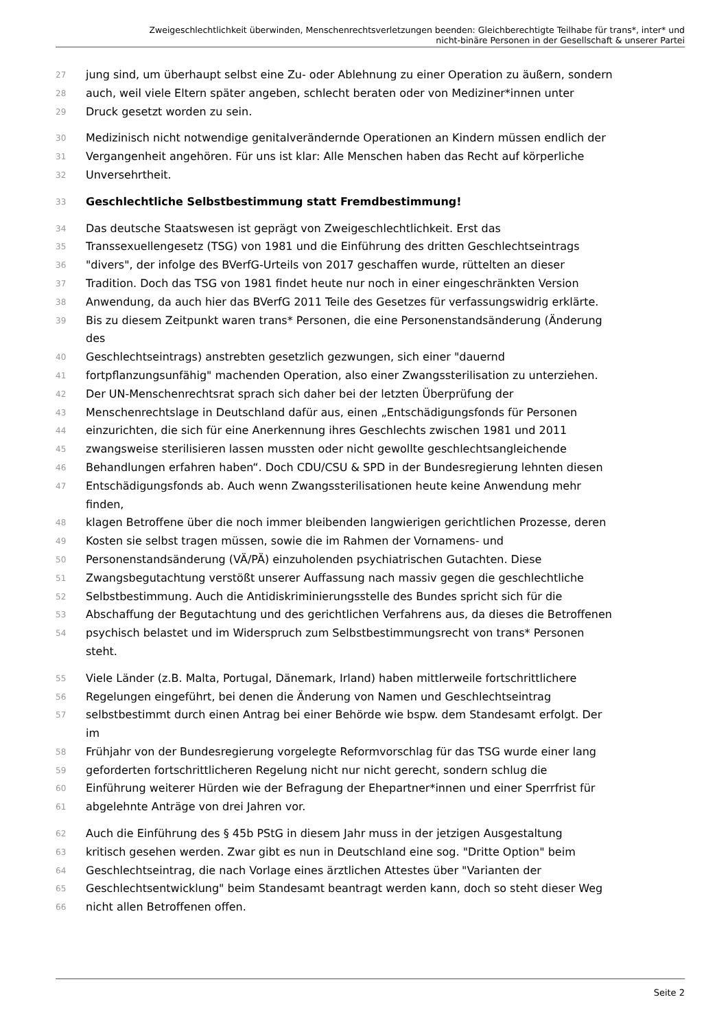Zweigeschlechtlichkeit überwinden, Menschenrechtsverletzungen beenden: Gleichberechtigte Teilhabe für trans*, inter* und
nicht-binäre Personen in der Gesellschaft & unserer Partei
27 jung sind, um überhaupt selbst eine Zu- oder Ablehnung zu einer Operation zu äußern, sondern
28 auch, weil viele Eltern später angeben, schlecht beraten oder von Mediziner*innen unter
29 Druck gesetzt worden zu sein.
30 Medizinisch nicht notwendige genitalverändernde Operationen an Kindern müssen endlich der
31 Vergangenheit angehören. Für uns ist klar: Alle Menschen haben das Recht auf körperliche
32 Unversehrtheit.
33 Geschlechtliche Selbstbestimmung statt Fremdbestimmung!
34 Das deutsche Staatswesen ist geprägt von Zweigeschlechtlichkeit. Erst das
35 Transsexuellengesetz (TSG) von 1981 und die Einführung des dritten Geschlechtseintrags
36 "divers", der infolge des BVerfG-Urteils von 2017 geschaffen wurde, rüttelten an dieser
37 Tradition. Doch das TSG von 1981 findet heute nur noch in einer eingeschränkten Version
38 Anwendung, da auch hier das BVerfG 2011 Teile des Gesetzes für verfassungswidrig erklärte.
39 Bis zu diesem Zeitpunkt waren trans* Personen, die eine Personenstandsänderung (Änderung
des
40 Geschlechtseintrags) anstrebten gesetzlich gezwungen, sich einer "dauernd
41 fortpflanzungsunfähig" machenden Operation, also einer Zwangssterilisation zu unterziehen.
42 Der UN-Menschenrechtsrat sprach sich daher bei der letzten Überprüfung der
43 Menschenrechtslage in Deutschland dafür aus, einen „Entschädigungsfonds für Personen
44 einzurichten, die sich für eine Anerkennung ihres Geschlechts zwischen 1981 und 2011
45 zwangsweise sterilisieren lassen mussten oder nicht gewollte geschlechtsangleichende
46 Behandlungen erfahren haben“. Doch CDU/CSU & SPD in der Bundesregierung lehnten diesen
47 Entschädigungsfonds ab. Auch wenn Zwangssterilisationen heute keine Anwendung mehr
finden,
48 klagen Betroffene über die noch immer bleibenden langwierigen gerichtlichen Prozesse, deren
49 Kosten sie selbst tragen müssen, sowie die im Rahmen der Vornamens- und
50 Personenstandsänderung (VÄ/PÄ) einzuholenden psychiatrischen Gutachten. Diese
51 Zwangsbegutachtung verstößt unserer Auffassung nach massiv gegen die geschlechtliche
52 Selbstbestimmung. Auch die Antidiskriminierungsstelle des Bundes spricht sich für die
53 Abschaffung der Begutachtung und des gerichtlichen Verfahrens aus, da dieses die Betroffenen
54 psychisch belastet und im Widerspruch zum Selbstbestimmungsrecht von trans* Personen
steht.
55 Viele Länder (z.B. Malta, Portugal, Dänemark, Irland) haben mittlerweile fortschrittlichere
56 Regelungen eingeführt, bei denen die Änderung von Namen und Geschlechtseintrag
57 selbstbestimmt durch einen Antrag bei einer Behörde wie bspw. dem Standesamt erfolgt. Der
im
58 Frühjahr von der Bundesregierung vorgelegte Reformvorschlag für das TSG wurde einer lang
59 geforderten fortschrittlicheren Regelung nicht nur nicht gerecht, sondern schlug die
60 Einführung weiterer Hürden wie der Befragung der Ehepartner*innen und einer Sperrfrist für
61 abgelehnte Anträge von drei Jahren vor.
62 Auch die Einführung des § 45b PStG in diesem Jahr muss in der jetzigen Ausgestaltung
63 kritisch gesehen werden. Zwar gibt es nun in Deutschland eine sog. "Dritte Option" beim
64 Geschlechtseintrag, die nach Vorlage eines ärztlichen Attestes über "Varianten der
65 Geschlechtsentwicklung" beim Standesamt beantragt werden kann, doch so steht dieser Weg
66 nicht allen Betroffenen offen.
Seite 2